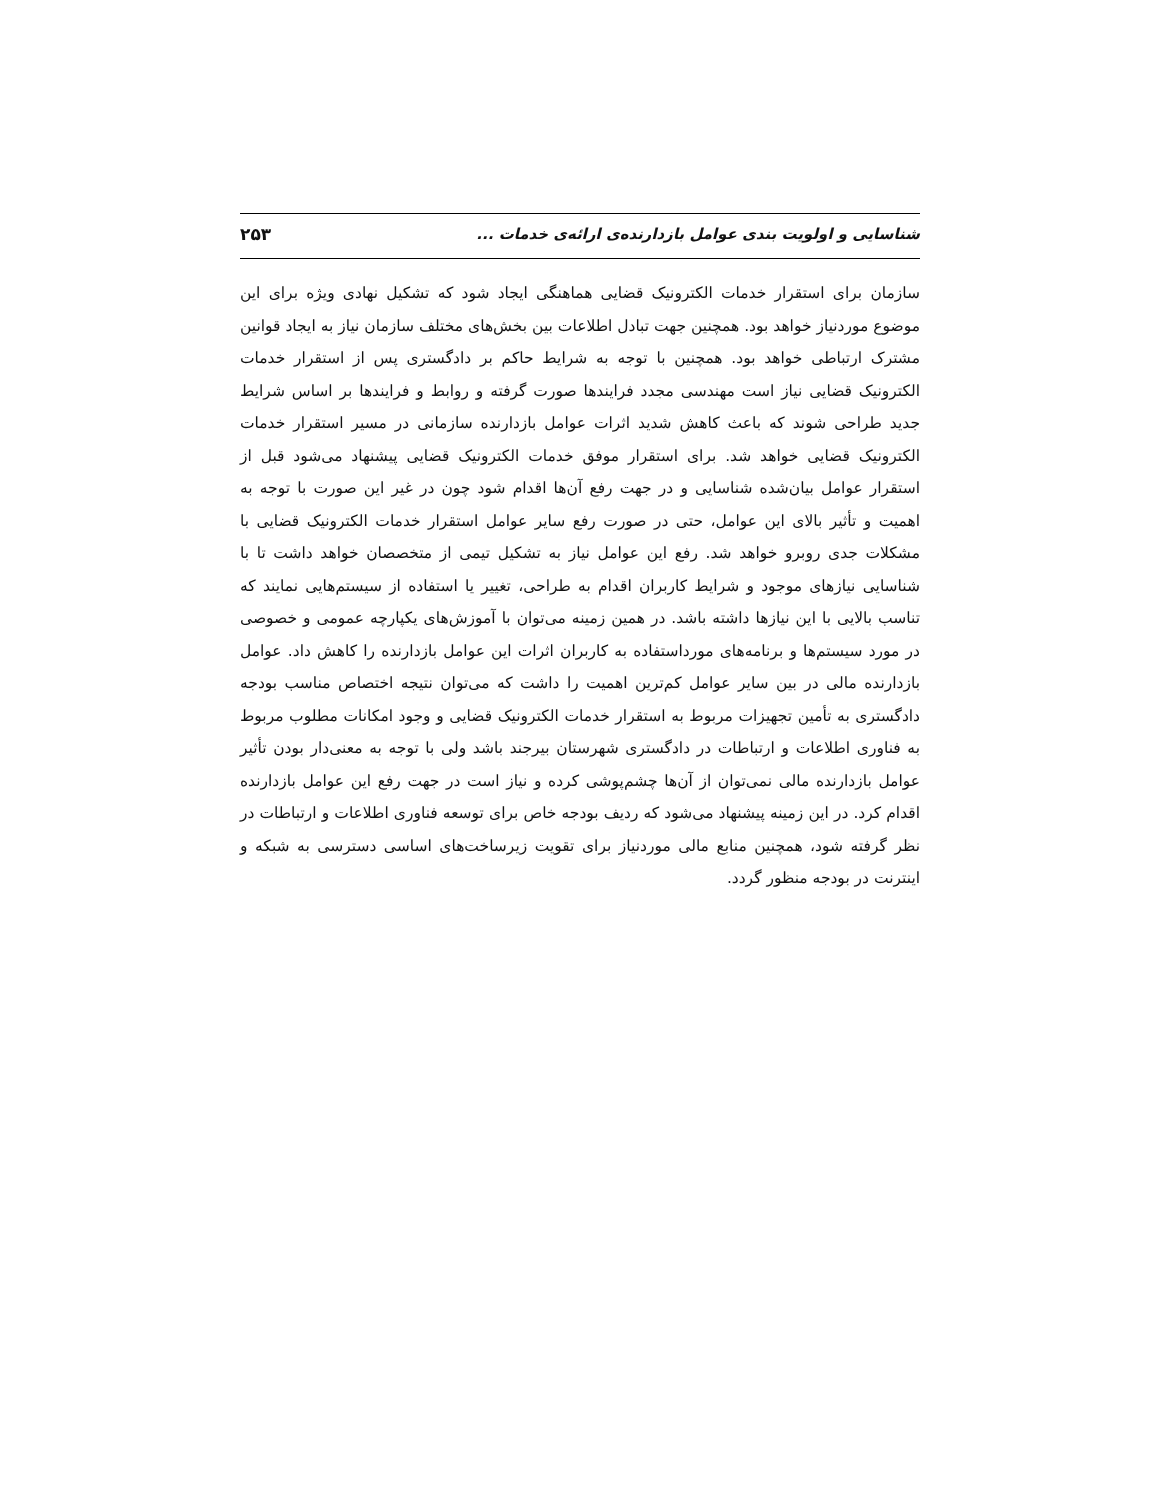شناسایی و اولویت بندی عوامل بازدارنده‌ی ارائه‌ی خدمات ... ۲۵۳
سازمان برای استقرار خدمات الکترونیک قضایی هماهنگی ایجاد شود که تشکیل نهادی ویژه برای این موضوع موردنیاز خواهد بود. همچنین جهت تبادل اطلاعات بین بخش‌های مختلف سازمان نیاز به ایجاد قوانین مشترک ارتباطی خواهد بود. همچنین با توجه به شرایط حاکم بر دادگستری پس از استقرار خدمات الکترونیک قضایی نیاز است مهندسی مجدد فرایندها صورت گرفته و روابط و فرایندها بر اساس شرایط جدید طراحی شوند که باعث کاهش شدید اثرات عوامل بازدارنده سازمانی در مسیر استقرار خدمات الکترونیک قضایی خواهد شد. برای استقرار موفق خدمات الکترونیک قضایی پیشنهاد می‌شود قبل از استقرار عوامل بیان‌شده شناسایی و در جهت رفع آن‌ها اقدام شود چون در غیر این صورت با توجه به اهمیت و تأثیر بالای این عوامل، حتی در صورت رفع سایر عوامل استقرار خدمات الکترونیک قضایی با مشکلات جدی روبرو خواهد شد. رفع این عوامل نیاز به تشکیل تیمی از متخصصان خواهد داشت تا با شناسایی نیازهای موجود و شرایط کاربران اقدام به طراحی، تغییر یا استفاده از سیستم‌هایی نمایند که تناسب بالایی با این نیازها داشته باشد. در همین زمینه می‌توان با آموزش‌های یکپارچه عمومی و خصوصی در مورد سیستم‌ها و برنامه‌های مورداستفاده به کاربران اثرات این عوامل بازدارنده را کاهش داد. عوامل بازدارنده مالی در بین سایر عوامل کم‌ترین اهمیت را داشت که می‌توان نتیجه اختصاص مناسب بودجه دادگستری به تأمین تجهیزات مربوط به استقرار خدمات الکترونیک قضایی و وجود امکانات مطلوب مربوط به فناوری اطلاعات و ارتباطات در دادگستری شهرستان بیرجند باشد ولی با توجه به معنی‌دار بودن تأثیر عوامل بازدارنده مالی نمی‌توان از آن‌ها چشم‌پوشی کرده و نیاز است در جهت رفع این عوامل بازدارنده اقدام کرد. در این زمینه پیشنهاد می‌شود که ردیف بودجه خاص برای توسعه فناوری اطلاعات و ارتباطات در نظر گرفته شود، همچنین منابع مالی موردنیاز برای تقویت زیرساخت‌های اساسی دسترسی به شبکه و اینترنت در بودجه منظور گردد.